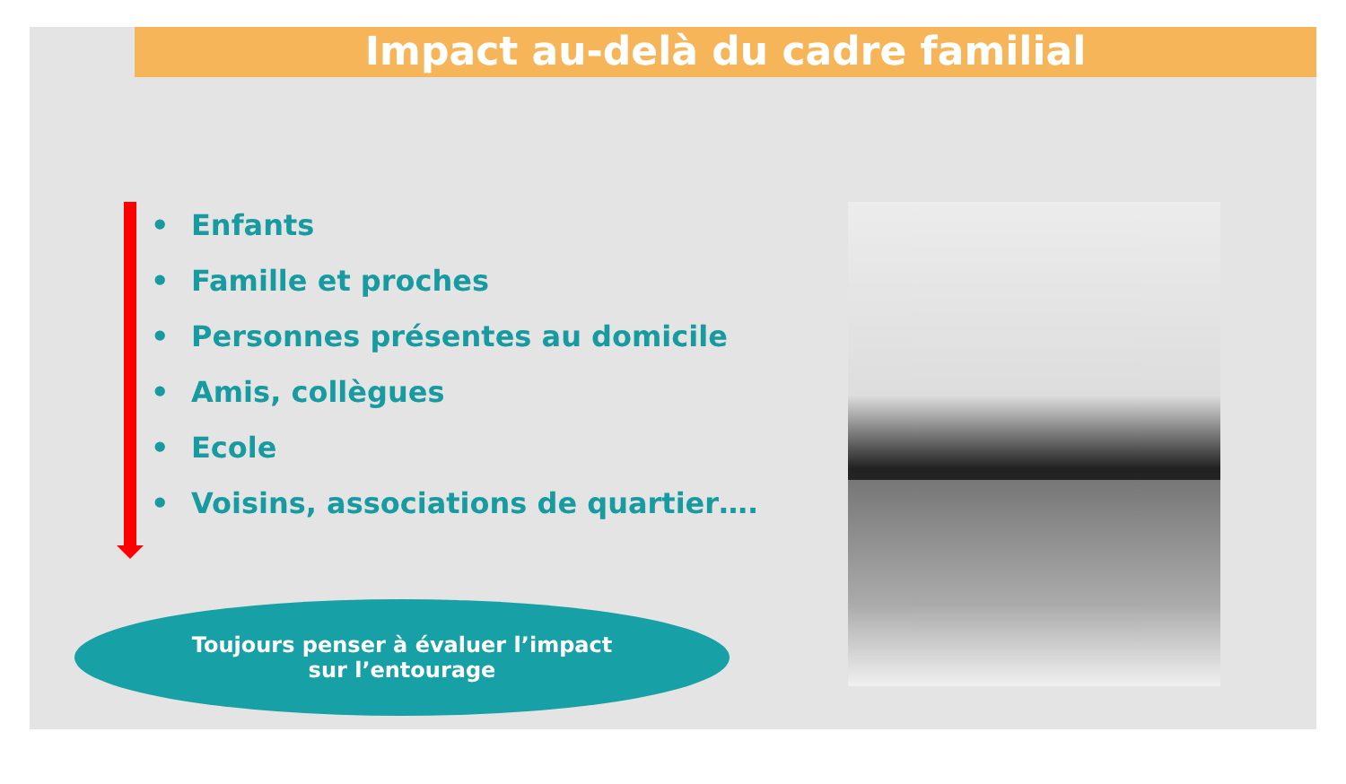Impact au-delà du cadre familial
• Enfants
• Famille et proches
• Personnes présentes au domicile
• Amis, collègues
• Ecole
• Voisins, associations de quartier….
Toujours penser à évaluer l’impact
sur l’entourage